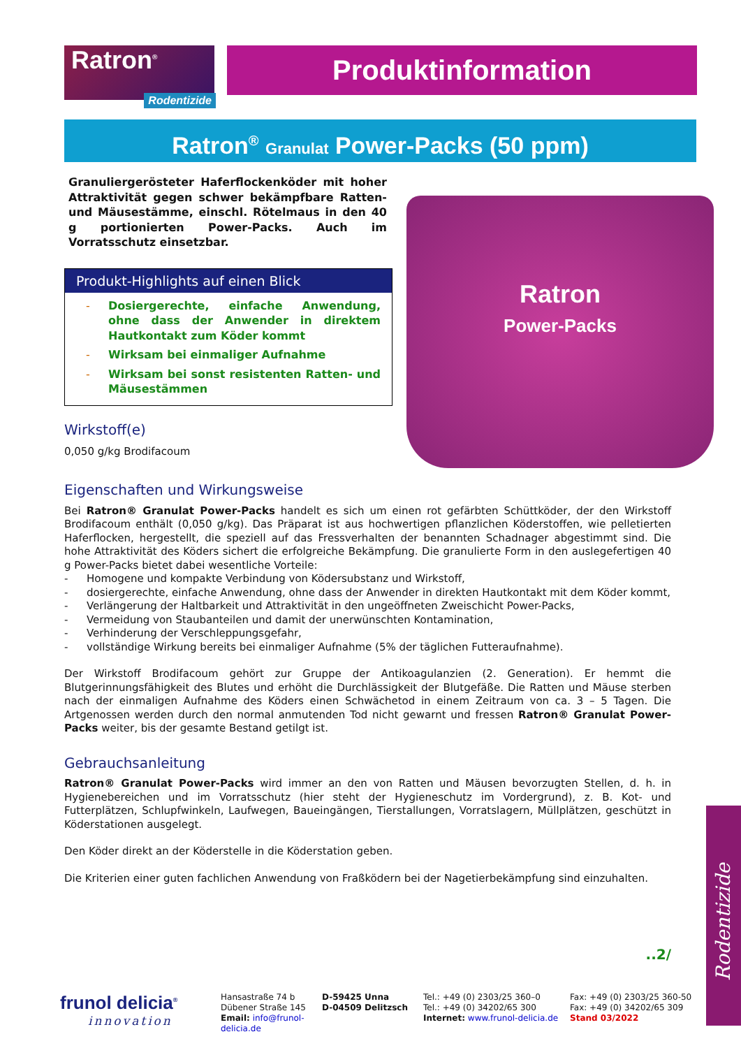Ratron<sup>®</sup>
Rodentizide
Produktinformation
Ratron<sup>®</sup> Granulat Power-Packs (50 ppm)
Granuliergerösteter Haferflockenköder mit hoher Attraktivität gegen schwer bekämpfbare Ratten- und Mäusestämme, einschl. Rötelmaus in den 40 g portionierten Power-Packs. Auch im Vorratsschutz einsetzbar.
Produkt-Highlights auf einen Blick
- Dosiergerechte, einfache Anwendung, ohne dass der Anwender in direktem Hautkontakt zum Köder kommt
- Wirksam bei einmaliger Aufnahme
- Wirksam bei sonst resistenten Ratten- und Mäusestämmen
Wirkstoff(e)
0,050 g/kg Brodifacoum
Ratron
Power-Packs
Eigenschaften und Wirkungsweise
Bei Ratron® Granulat Power-Packs handelt es sich um einen rot gefärbten Schüttköder, der den Wirkstoff Brodifacoum enthält (0,050 g/kg). Das Präparat ist aus hochwertigen pflanzlichen Köderstoffen, wie pelletierten Haferflocken, hergestellt, die speziell auf das Fressverhalten der benannten Schadnager abgestimmt sind. Die hohe Attraktivität des Köders sichert die erfolgreiche Bekämpfung. Die granulierte Form in den auslegefertigen 40 g Power-Packs bietet dabei wesentliche Vorteile:
- Homogene und kompakte Verbindung von Ködersubstanz und Wirkstoff,
- dosiergerechte, einfache Anwendung, ohne dass der Anwender in direkten Hautkontakt mit dem Köder kommt,
- Verlängerung der Haltbarkeit und Attraktivität in den ungeöffneten Zweischicht Power-Packs,
- Vermeidung von Staubanteilen und damit der unerwünschten Kontamination,
- Verhinderung der Verschleppungsgefahr,
- vollständige Wirkung bereits bei einmaliger Aufnahme (5% der täglichen Futteraufnahme).
Der Wirkstoff Brodifacoum gehört zur Gruppe der Antikoagulanzien (2. Generation). Er hemmt die Blutgerinnungsfähigkeit des Blutes und erhöht die Durchlässigkeit der Blutgefäße. Die Ratten und Mäuse sterben nach der einmaligen Aufnahme des Köders einen Schwächetod in einem Zeitraum von ca. 3 – 5 Tagen. Die Artgenossen werden durch den normal anmutenden Tod nicht gewarnt und fressen Ratron® Granulat Power-Packs weiter, bis der gesamte Bestand getilgt ist.
Gebrauchsanleitung
Ratron® Granulat Power-Packs wird immer an den von Ratten und Mäusen bevorzugten Stellen, d. h. in Hygienebereichen und im Vorratsschutz (hier steht der Hygieneschutz im Vordergrund), z. B. Kot- und Futterplätzen, Schlupfwinkeln, Laufwegen, Baueingängen, Tierstallungen, Vorratslagern, Müllplätzen, geschützt in Köderstationen ausgelegt.
Den Köder direkt an der Köderstelle in die Köderstation geben.
Die Kriterien einer guten fachlichen Anwendung von Fraßködern bei der Nagetierbekämpfung sind einzuhalten.
..2/
Rodentizide
frunol delicia<sup>®</sup>
innovation
Hansastraße 74 b
Dübener Straße 145
Email: info@frunol-delicia.de
D-59425 Unna
D-04509 Delitzsch
Tel.: +49 (0) 2303/25 360–0
Tel.: +49 (0) 34202/65 300
Internet: www.frunol-delicia.de
Fax: +49 (0) 2303/25 360-50
Fax: +49 (0) 34202/65 309
Stand 03/2022